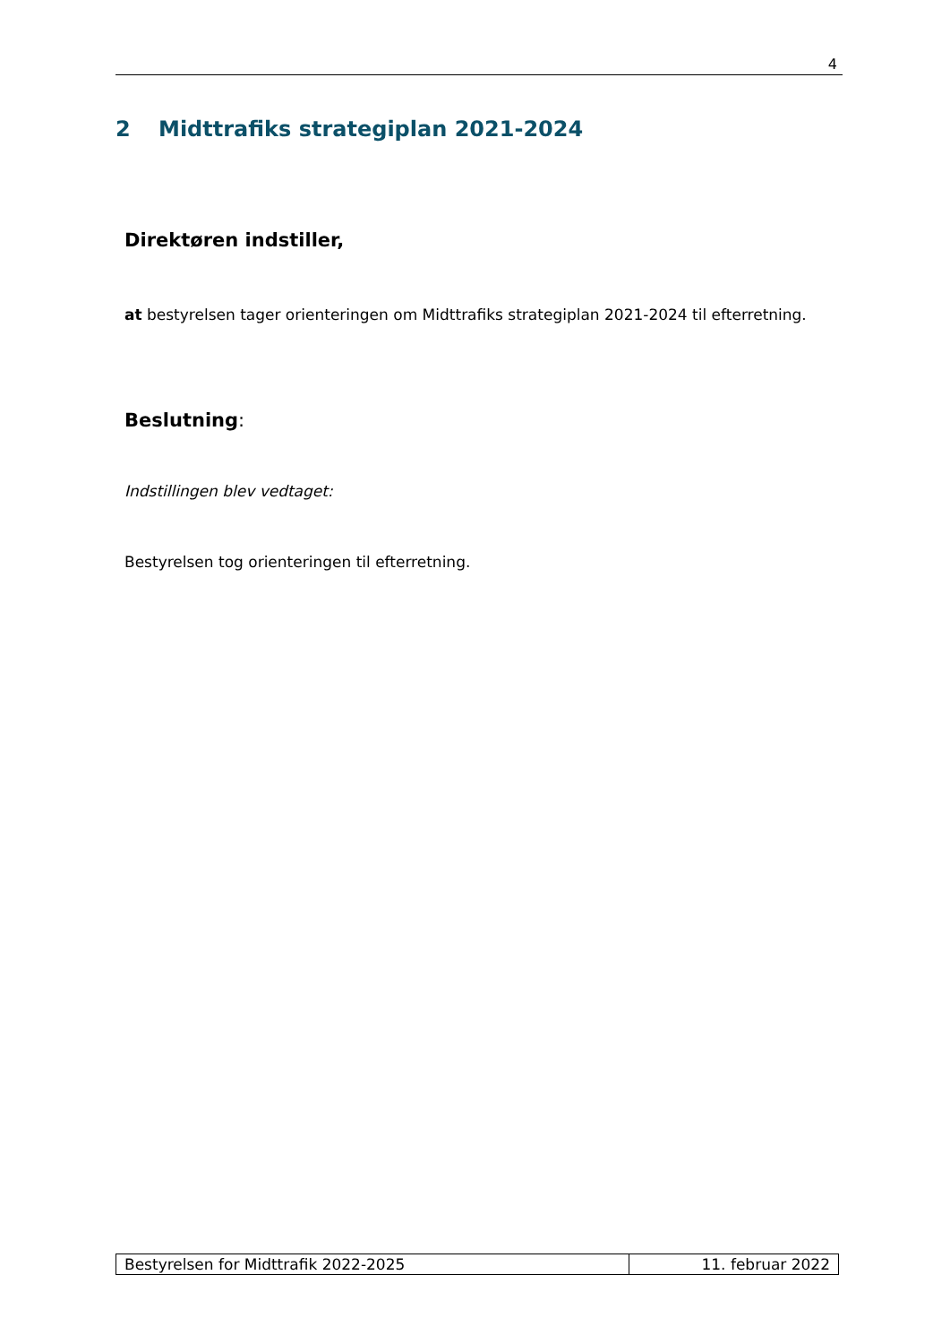4
2 Midttrafiks strategiplan 2021-2024
Direktøren indstiller,
at bestyrelsen tager orienteringen om Midttrafiks strategiplan 2021-2024 til efterretning.
Beslutning:
Indstillingen blev vedtaget:
Bestyrelsen tog orienteringen til efterretning.
| Bestyrelsen for Midttrafik 2022-2025 | 11. februar 2022 |